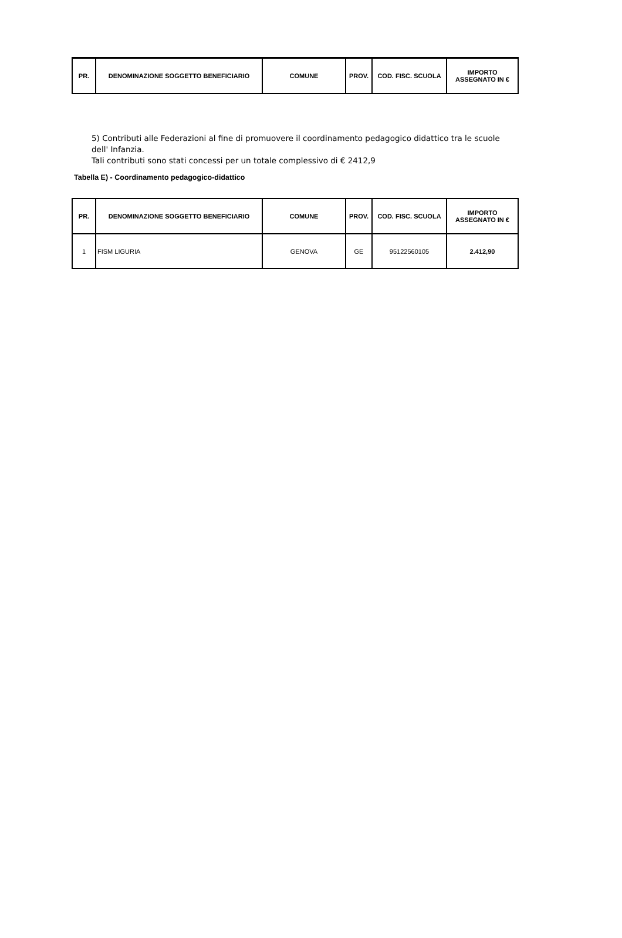| PR. | DENOMINAZIONE SOGGETTO BENEFICIARIO | COMUNE | PROV. | COD. FISC. SCUOLA | IMPORTO ASSEGNATO IN € |
| --- | --- | --- | --- | --- | --- |
5) Contributi alle Federazioni al fine di promuovere il coordinamento pedagogico didattico tra le scuole dell' Infanzia.
Tali contributi sono stati concessi per un totale complessivo di € 2412,9
Tabella E) - Coordinamento pedagogico-didattico
| PR. | DENOMINAZIONE SOGGETTO BENEFICIARIO | COMUNE | PROV. | COD. FISC. SCUOLA | IMPORTO ASSEGNATO IN € |
| --- | --- | --- | --- | --- | --- |
| 1 | FISM LIGURIA | GENOVA | GE | 95122560105 | 2.412,90 |